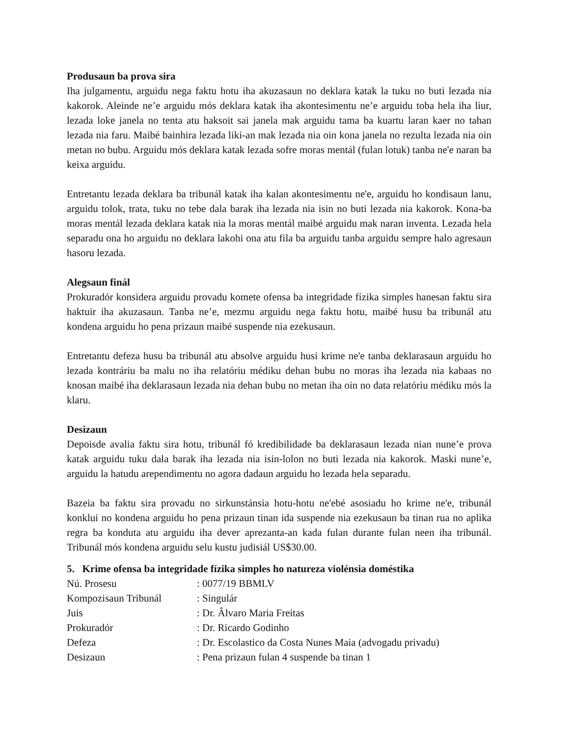Produsaun ba prova sira
Iha julgamentu, arguidu nega faktu hotu iha akuzasaun no deklara katak la tuku no buti lezada nia kakorok. Aleinde ne’e arguidu mós deklara katak iha akontesimentu ne’e arguidu toba hela iha liur, lezada loke janela no tenta atu haksoit sai janela mak arguidu tama ba kuartu laran kaer no tahan lezada nia faru. Maibé bainhira lezada liki-an mak lezada nia oin kona janela no rezulta lezada nia oin metan no bubu. Arguidu mós deklara katak lezada sofre moras mentál (fulan lotuk) tanba ne'e naran ba keixa arguidu.
Entretantu lezada deklara ba tribunál katak iha kalan akontesimentu ne'e, arguidu ho kondisaun lanu, arguidu tolok, trata, tuku no tebe dala barak iha lezada nia isin no buti lezada nia kakorok. Kona-ba moras mentál lezada deklara katak nia la moras mentál maibé arguidu mak naran inventa. Lezada hela separadu ona ho arguidu no deklara lakohi ona atu fila ba arguidu tanba arguidu sempre halo agresaun hasoru lezada.
Alegsaun finál
Prokuradór konsidera arguidu provadu komete ofensa ba integridade fízika simples hanesan faktu sira haktuir iha akuzasaun. Tanba ne’e, mezmu arguidu nega faktu hotu, maibé husu ba tribunál atu kondena arguidu ho pena prizaun maibé suspende nia ezekusaun.
Entretantu defeza husu ba tribunál atu absolve arguidu husi krime ne'e tanba deklarasaun arguidu ho lezada kontráriu ba malu no iha relatóriu médiku dehan bubu no moras iha lezada nia kabaas no knosan maibé iha deklarasaun lezada nia dehan bubu no metan iha oin no data relatóriu médiku mós la klaru.
Desizaun
Depoisde avalia faktu sira hotu, tribunál fó kredibilidade ba deklarasaun lezada nian nune’e prova katak arguidu tuku dala barak iha lezada nia isin-lolon no buti lezada nia kakorok. Maski nune’e, arguidu la hatudu arependimentu no agora dadaun arguidu ho lezada hela separadu.
Bazeia ba faktu sira provadu no sirkunstánsia hotu-hotu ne'ebé asosiadu ho krime ne'e, tribunál konklui no kondena arguidu ho pena prizaun tinan ida suspende nia ezekusaun ba tinan rua no aplika regra ba konduta atu arguidu iha dever aprezanta-an kada fulan durante fulan neen iha tribunál. Tribunál mós kondena arguidu selu kustu judisiál US$30.00.
5. Krime ofensa ba integridade fízika simples ho natureza violénsia doméstika
| Nú. Prosesu | : 0077/19 BBMLV |
| Kompozisaun Tribunál | : Singulár |
| Juis | : Dr. Âlvaro Maria Freitas |
| Prokuradór | : Dr. Ricardo Godinho |
| Defeza | : Dr. Escolastico da Costa Nunes Maia (advogadu privadu) |
| Desizaun | : Pena prizaun fulan 4 suspende ba tinan 1 |